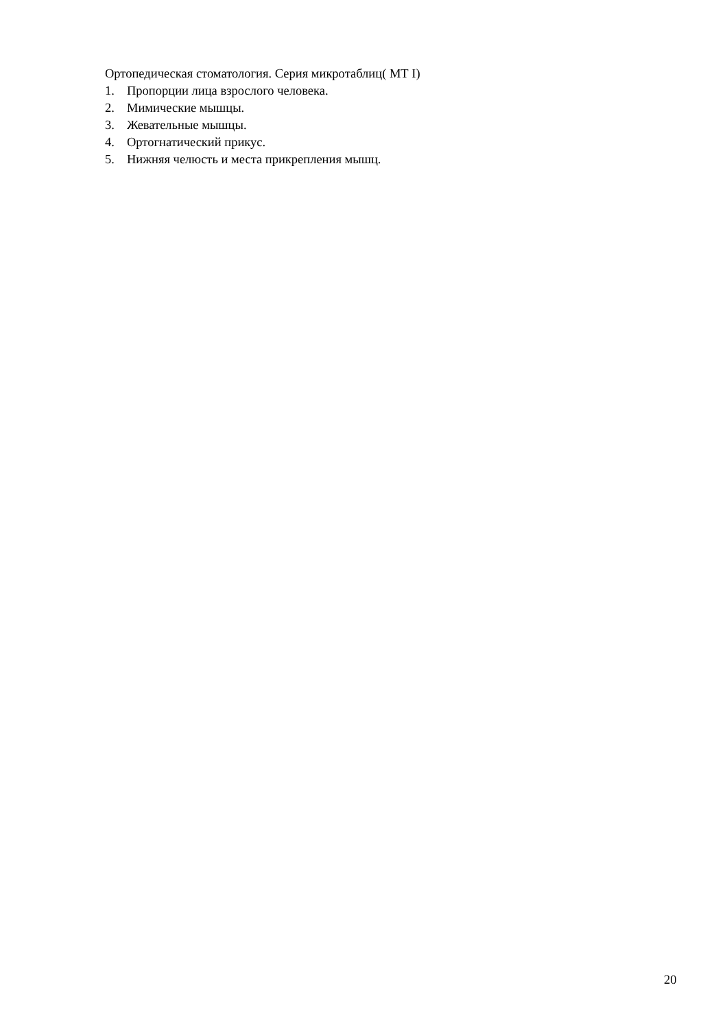Ортопедическая стоматология. Серия микротаблиц( МТ I)
1. Пропорции лица взрослого человека.
2. Мимические мышцы.
3. Жевательные мышцы.
4. Ортогнатический прикус.
5. Нижняя челюсть и места прикрепления мышц.
20